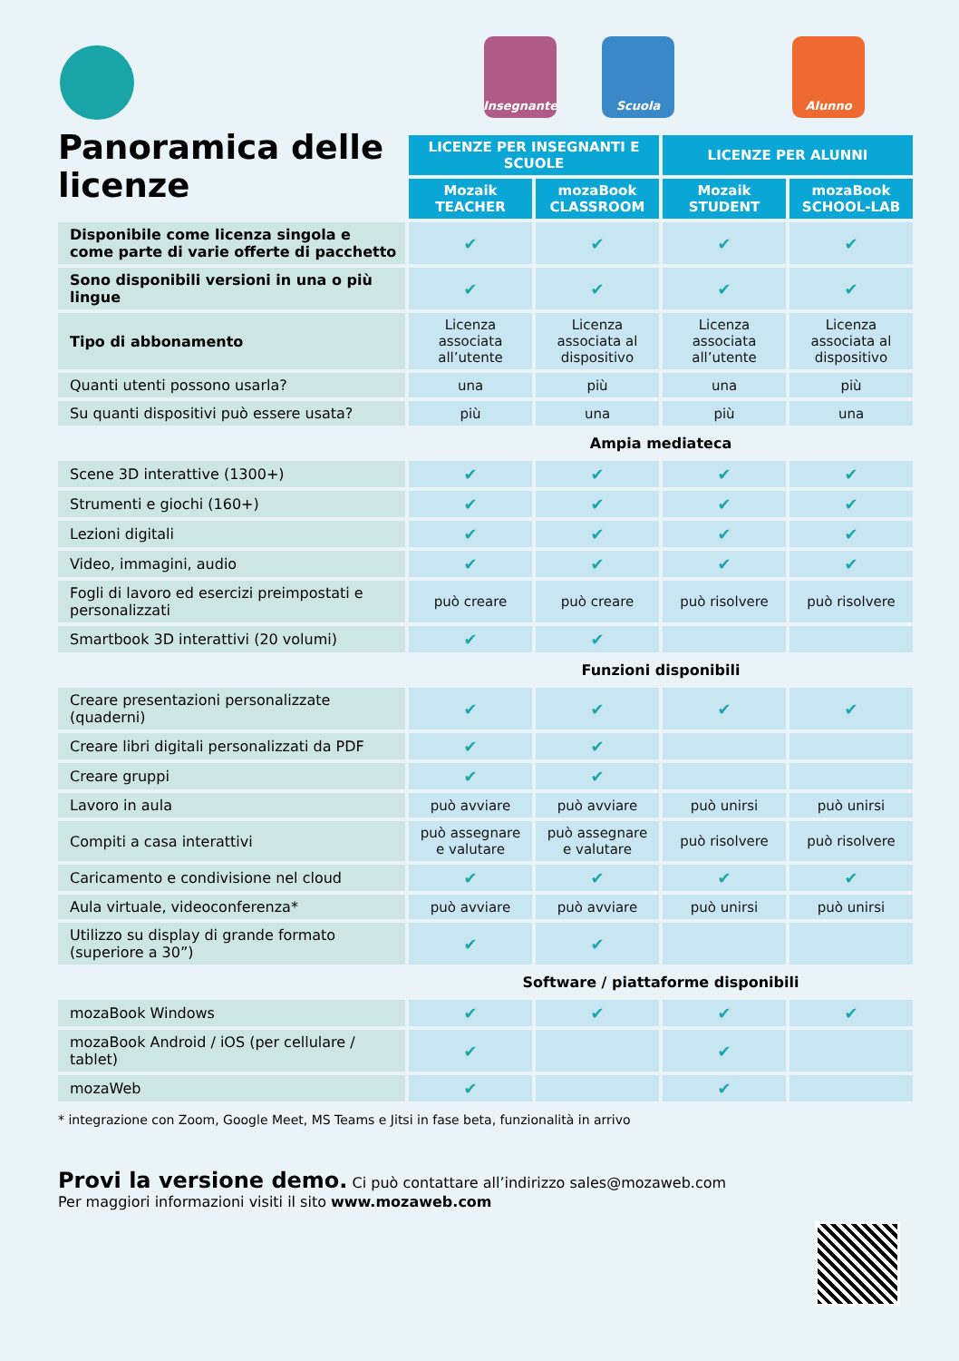Panoramica delle licenze
Insegnante Scuola Alunno
| | LICENZE PER INSEGNANTI E SCUOLE | | LICENZE PER ALUNNI | |
| | Mozaik TEACHER | mozaBook CLASSROOM | Mozaik STUDENT | mozaBook SCHOOL-LAB |
| Disponibile come licenza singola e come parte di varie offerte di pacchetto | ✔ | ✔ | ✔ | ✔ |
| Sono disponibili versioni in una o più lingue | ✔ | ✔ | ✔ | ✔ |
| Tipo di abbonamento | Licenza associata all’utente | Licenza associata al dispositivo | Licenza associata all’utente | Licenza associata al dispositivo |
| Quanti utenti possono usarla? | una | più | una | più |
| Su quanti dispositivi può essere usata? | più | una | più | una |
| | Ampia mediateca | | | |
| Scene 3D interattive (1300+) | ✔ | ✔ | ✔ | ✔ |
| Strumenti e giochi (160+) | ✔ | ✔ | ✔ | ✔ |
| Lezioni digitali | ✔ | ✔ | ✔ | ✔ |
| Video, immagini, audio | ✔ | ✔ | ✔ | ✔ |
| Fogli di lavoro ed esercizi preimpostati e personalizzati | può creare | può creare | può risolvere | può risolvere |
| Smartbook 3D interattivi (20 volumi) | ✔ | ✔ | | |
| | Funzioni disponibili | | | |
| Creare presentazioni personalizzate (quaderni) | ✔ | ✔ | ✔ | ✔ |
| Creare libri digitali personalizzati da PDF | ✔ | ✔ | | |
| Creare gruppi | ✔ | ✔ | | |
| Lavoro in aula | può avviare | può avviare | può unirsi | può unirsi |
| Compiti a casa interattivi | può assegnare e valutare | può assegnare e valutare | può risolvere | può risolvere |
| Caricamento e condivisione nel cloud | ✔ | ✔ | ✔ | ✔ |
| Aula virtuale, videoconferenza* | può avviare | può avviare | può unirsi | può unirsi |
| Utilizzo su display di grande formato (superiore a 30”) | ✔ | ✔ | | |
| | Software / piattaforme disponibili | | | |
| mozaBook Windows | ✔ | ✔ | ✔ | ✔ |
| mozaBook Android / iOS (per cellulare / tablet) | ✔ | | ✔ | |
| mozaWeb | ✔ | | ✔ | |
* integrazione con Zoom, Google Meet, MS Teams e Jitsi in fase beta, funzionalità in arrivo
Provi la versione demo. Ci può contattare all’indirizzo sales@mozaweb.com
Per maggiori informazioni visiti il sito www.mozaweb.com